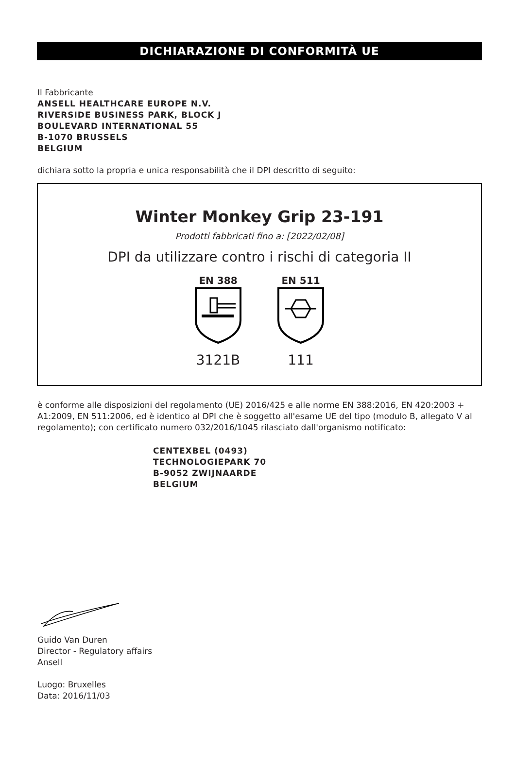DICHIARAZIONE DI CONFORMITÀ UE
Il Fabbricante
ANSELL HEALTHCARE EUROPE N.V.
RIVERSIDE BUSINESS PARK, BLOCK J
BOULEVARD INTERNATIONAL 55
B-1070 BRUSSELS
BELGIUM
dichiara sotto la propria e unica responsabilità che il DPI descritto di seguito:
Winter Monkey Grip 23-191
Prodotti fabbricati fino a: [2022/02/08]
DPI da utilizzare contro i rischi di categoria II
EN 388
3121B
EN 511
111
è conforme alle disposizioni del regolamento (UE) 2016/425 e alle norme EN 388:2016, EN 420:2003 + A1:2009, EN 511:2006, ed è identico al DPI che è soggetto all'esame UE del tipo (modulo B, allegato V al regolamento); con certificato numero 032/2016/1045 rilasciato dall'organismo notificato:
CENTEXBEL (0493)
TECHNOLOGIEPARK 70
B-9052 ZWIJNAARDE
BELGIUM
Guido Van Duren
Director - Regulatory affairs
Ansell
Luogo: Bruxelles
Data: 2016/11/03